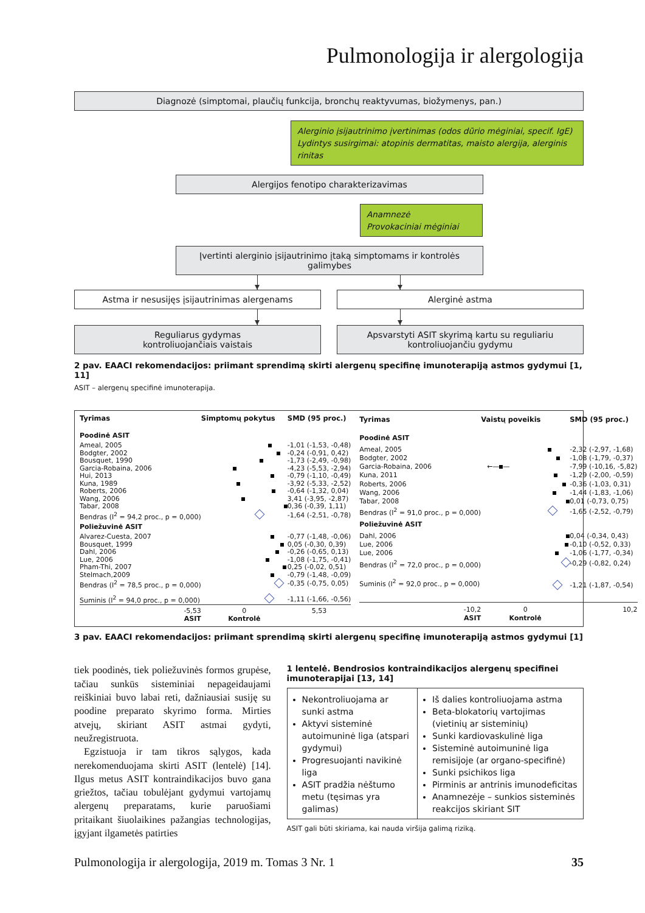Pulmonologija ir alergologija
Diagnozė (simptomai, plaučių funkcija, bronchų reaktyvumas, biožymenys, pan.)
Alerginio įsijautrinimo įvertinimas (odos dūrio mėginiai, specif. IgE)
Lydintys susirgimai: atopinis dermatitas, maisto alergija, alerginis rinitas
Alergijos fenotipo charakterizavimas
Anamnezė
Provokaciniai mėginiai
Įvertinti alerginio įsijautrinimo įtaką simptomams ir kontrolės galimybes
Astma ir nesusijęs įsijautrinimas alergenams Alerginė astma
Reguliarus gydymas
kontroliuojančiais vaistais
Apsvarstyti ASIT skyrimą kartu su reguliariu
kontroliuojančiu gydymu
2 pav. EAACI rekomendacijos: priimant sprendimą skirti alergenų specifinę imunoterapiją astmos gydymui [1, 11]
ASIT – alergenų specifinė imunoterapija.
| Tyrimas | Simptomų pokytus | SMD (95 proc.) |
| --- | --- | --- |
| Poodinė ASIT | | |
| Ameal, 2005 | | -1,01 (-1,53, -0,48) |
| Bodgter, 2002 | | -0,24 (-0,91, 0,42) |
| Bousquet, 1990 | | -1,73 (-2,49, -0,98) |
| Garcia-Robaina, 2006 | | -4,23 (-5,53, -2,94) |
| Hui, 2013 | | -0,79 (-1,10, -0,49) |
| Kuna, 1989 | | -3,92 (-5,33, -2,52) |
| Roberts, 2006 | | -0,64 (-1,32, 0,04) |
| Wang, 2006 | | 3,41 (-3,95, -2,87) |
| Tabar, 2008 | | 0,36 (-0,39, 1,11) |
| Bendras (I<sup>2</sup> = 94,2 proc., p = 0,000) | | -1,64 (-2,51, -0,78) |
| Poliežuvinė ASIT | | |
| Alvarez-Cuesta, 2007 | | -0,77 (-1,48, -0,06) |
| Bousquet, 1999 | | 0,05 (-0,30, 0,39) |
| Dahl, 2006 | | -0,26 (-0,65, 0,13) |
| Lue, 2006 | | -1,08 (-1,75, -0,41) |
| Pham-Thi, 2007 | | 0,25 (-0,02, 0,51) |
| Stelmach,2009 | | -0,79 (-1,48, -0,09) |
| Bendras (I<sup>2</sup> = 78,5 proc., p = 0,000) | | -0,35 (-0,75, 0,05) |
| Suminis (I<sup>2</sup> = 94,0 proc., p = 0,000) | | -1,11 (-1,66, -0,56) |
| -5,53 | 0 | 5,53 |
| ASIT | Kontrolė | |
| Tyrimas | Vaistų poveikis | SMD (95 proc.) |
| --- | --- | --- |
| Poodinė ASIT | | |
| Ameal, 2005 | | -2,32 (-2,97, -1,68) |
| Bodgter, 2002 | | -1,08 (-1,79, -0,37) |
| Garcia-Robaina, 2006 | ←— — | -7,99 (-10,16, -5,82) |
| Kuna, 2011 | | -1,29 (-2,00, -0,59) |
| Roberts, 2006 | | -0,36 (-1,03, 0,31) |
| Wang, 2006 | | -1,44 (-1,83, -1,06) |
| Tabar, 2008 | | 0,01 (-0,73, 0,75) |
| Bendras (I<sup>2</sup> = 91,0 proc., p = 0,000) | | -1,65 (-2,52, -0,79) |
| Poliežuvinė ASIT | | |
| Dahl, 2006 | | 0,04 (-0,34, 0,43) |
| Lue, 2006 | | -0,10 (-0,52, 0,33) |
| Lue, 2006 | | -1,06 (-1,77, -0,34) |
| Bendras (I<sup>2</sup> = 72,0 proc., p = 0,000) | | -0,29 (-0,82, 0,24) |
| Suminis (I<sup>2</sup> = 92,0 proc., p = 0,000) | | -1,21 (-1,87, -0,54) |
| -10,2 | 0 | 10,2 |
| ASIT | Kontrolė | |
3 pav. EAACI rekomendacijos: priimant sprendimą skirti alergenų specifinę imunoterapiją astmos gydymui [1]
tiek poodinės, tiek poliežuvinės formos grupėse, tačiau sunkūs sisteminiai nepageidaujami reiškiniai buvo labai reti, dažniausiai susiję su poodine preparato skyrimo forma. Mirties atvejų, skiriant ASIT astmai gydyti, neužregistruota.
Egzistuoja ir tam tikros sąlygos, kada nerekomenduojama skirti ASIT (lentelė) [14]. Ilgus metus ASIT kontraindikacijos buvo gana griežtos, tačiau tobulėjant gydymui vartojamų alergenų preparatams, kurie paruošiami pritaikant šiuolaikines pažangias technologijas, įgyjant ilgametės patirties
1 lentelė. Bendrosios kontraindikacijos alergenų specifinei imunoterapijai [13, 14]
| Nekontroliuojama ar sunki astma Aktyvi sisteminė autoimuninė liga (atspari gydymui) Progresuojanti navikinė liga ASIT pradžia nėštumo metu (tęsimas yra galimas) | Iš dalies kontroliuojama astma Beta-blokatorių vartojimas (vietinių ar sisteminių) Sunki kardiovaskulinė liga Sisteminė autoimuninė liga remisijoje (ar organo-specifinė) Sunki psichikos liga Pirminis ar antrinis imunodeficitas Anamnezėje – sunkios sisteminės reakcijos skiriant SIT |
ASIT gali būti skiriama, kai nauda viršija galimą riziką.
Pulmonologija ir alergologija, 2019 m. Tomas 3 Nr. 1 35